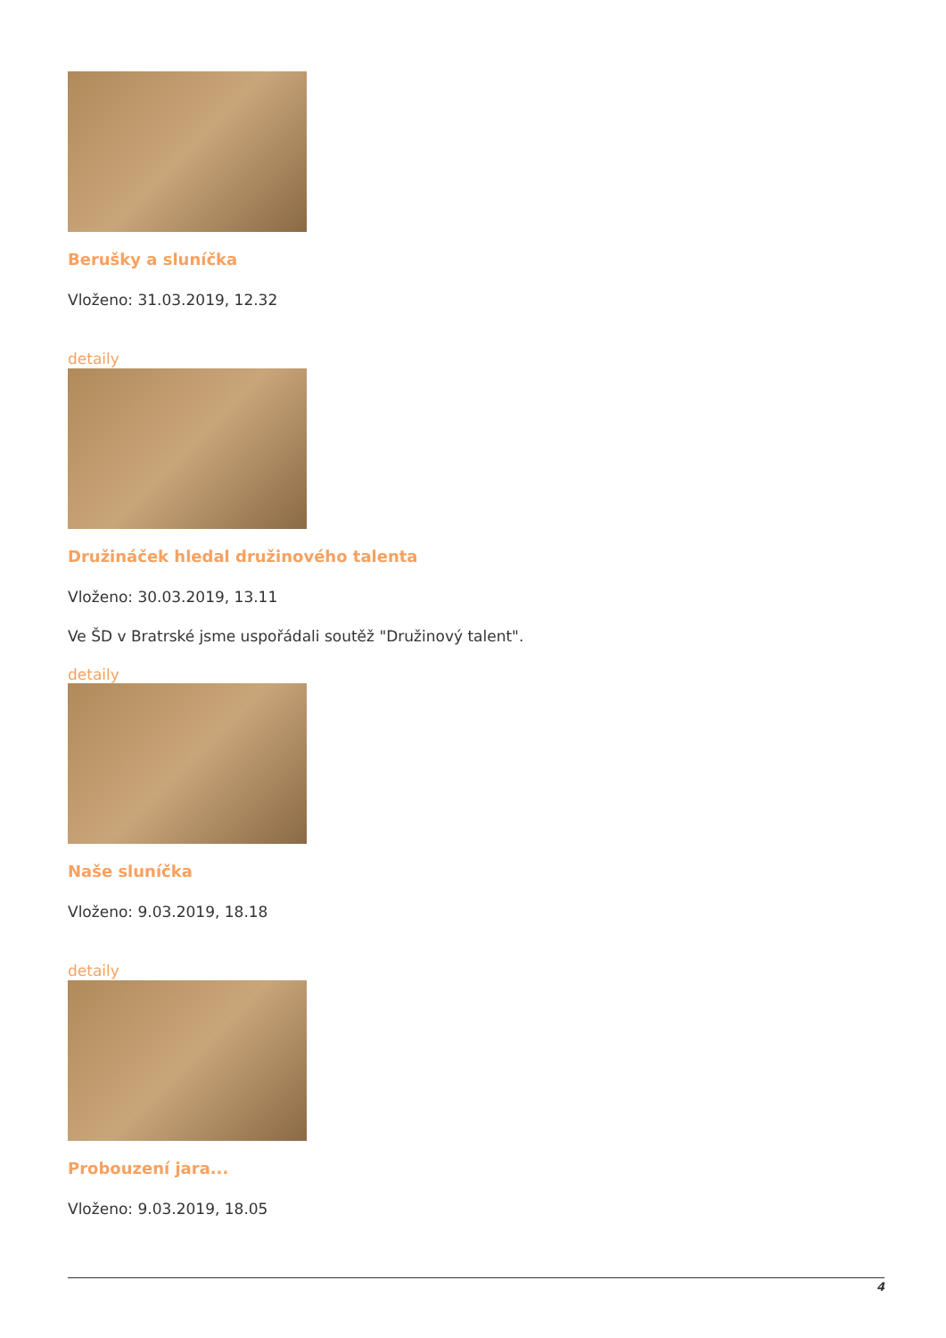Berušky a sluníčka
Vloženo: 31.03.2019, 12.32
detaily
Družináček hledal družinového talenta
Vloženo: 30.03.2019, 13.11
Ve ŠD v Bratrské jsme uspořádali soutěž "Družinový talent".
detaily
Naše sluníčka
Vloženo: 9.03.2019, 18.18
detaily
Probouzení jara...
Vloženo: 9.03.2019, 18.05
4